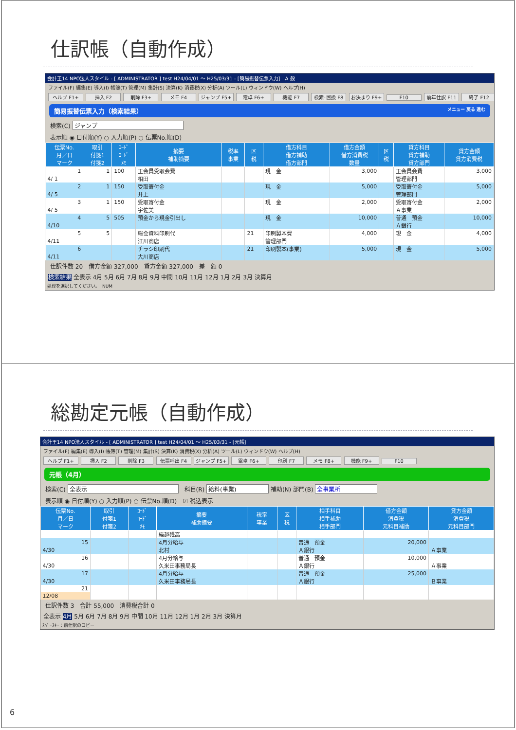仕訳帳（自動作成）
会計王14 NPO法人スタイル - [ ADMINISTRATOR ] test H24/04/01 ～ H25/03/31 - [簡易振替伝票入力]　A 般
ファイル(F) 編集(E) 導入(I) 帳簿(T) 管理(M) 集計(S) 決算(K) 消費税(X) 分析(A) ツール(L) ウィンドウ(W) ヘルプ(H)
ヘルプ F1+ 挿入 F2 削除 F3+ メモ F4 ジャンプ F5+ 電卓 F6+ 機能 F7 検索･置換 F8 お決まり F9+ F10 前年仕訳 F11 終了 F12
簡易振替伝票入力（検索結果）　メニュー 戻る 進む
検索(C) ジャンプ
表示順 ◉ 日付順(Y) ○ 入力順(P) ○ 伝票No.順(D)
| 伝票No. 月／日 マーク | 取引 付箋1 付箋2 | ｺｰﾄﾞ ｺｰﾄﾞ ﾒﾓ | 摘要 補助摘要 | 税率 事業 | 区 税 | 借方科目 借方補助 借方部門 | 借方金額 借方消費税 数量 | 区 税 | 貸方科目 貸方補助 貸方部門 | 貸方金額 貸方消費税 |
| --- | --- | --- | --- | --- | --- | --- | --- | --- | --- | --- |
| 1 | 1 | 100 | 正会員受取会費 | | | 現 金 | 3,000 | | 正会員会費 | 3,000 |
| 4/ 1 | | | 相田 | | | | | | 管理部門 | |
| 2 | 1 | 150 | 受取寄付金 | | | 現 金 | 5,000 | | 受取寄付金 | 5,000 |
| 4/ 5 | | | 井上 | | | | | | 管理部門 | |
| 3 | 1 | 150 | 受取寄付金 | | | 現 金 | 2,000 | | 受取寄付金 | 2,000 |
| 4/ 5 | | | 宇佐美 | | | | | | Ａ事業 | |
| 4 | 5 | 505 | 預金から現金引出し | | | 現 金 | 10,000 | | 普通 預金 | 10,000 |
| 4/10 | | | | | | | | | Ａ銀行 | |
| 5 | 5 | | 総会資料印刷代 | | 21 | 印刷製本費 | 4,000 | | 現 金 | 4,000 |
| 4/11 | | | 江川商店 | | | 管理部門 | | | | |
| 6 | | | チラシ印刷代 | | 21 | 印刷製本(事業) | 5,000 | | 現 金 | 5,000 |
| 4/11 | | | 大川商店 | | | | | | | |
仕訳件数 20　借方金額 327,000　貸方金額 327,000　差　額 0
検索結果 全表示 4月 5月 6月 7月 8月 9月 中間 10月 11月 12月 1月 2月 3月 決算月
処理を選択してください。　NUM
総勘定元帳（自動作成）
会計王14 NPO法人スタイル - [ ADMINISTRATOR ] test H24/04/01 ～ H25/03/31 - [元帳]
ファイル(F) 編集(E) 導入(I) 帳簿(T) 管理(M) 集計(S) 決算(K) 消費税(X) 分析(A) ツール(L) ウィンドウ(W) ヘルプ(H)
ヘルプ F1+ 挿入 F2 削除 F3 伝票呼出 F4 ジャンプ F5+ 電卓 F6+ 印刷 F7 メモ F8+ 機能 F9+ F10
元帳（4月）
検索(C) 全表示　科目(R) 給料(事業) 補助(N) 部門(B) 全事業所
表示順 ◉ 日付順(Y) ○ 入力順(P) ○ 伝票No.順(D)　☑ 税込表示
| 伝票No. 月／日 マーク | 取引 付箋1 付箋2 | ｺｰﾄﾞ ｺｰﾄﾞ ﾒﾓ | 摘要 補助摘要 | 税率 事業 | 区 税 | 相手科目 相手補助 相手部門 | 借方金額 消費税 元科目補助 | 貸方金額 消費税 元科目部門 |
| --- | --- | --- | --- | --- | --- | --- | --- | --- |
| | | | 繰越残高 | | | | | |
| 15 | | | 4月分給与 | | | 普通 預金 | 20,000 | |
| 4/30 | | | 北村 | | | Ａ銀行 | | Ａ事業 |
| 16 | | | 4月分給与 | | | 普通 預金 | 10,000 | |
| 4/30 | | | 久米田事務局長 | | | Ａ銀行 | | Ａ事業 |
| 17 | | | 4月分給与 | | | 普通 預金 | 25,000 | |
| 4/30 | | | 久米田事務局長 | | | Ａ銀行 | | Ｂ事業 |
| 21 | | | | | | | | |
| 12/08 | | | | | | | | |
仕訳件数 3　合計 55,000　消費税合計 0
全表示 4月 5月 6月 7月 8月 9月 中間 10月 11月 12月 1月 2月 3月 決算月
ｽﾍﾟｰｽｷｰ：前仕訳のコピー
6